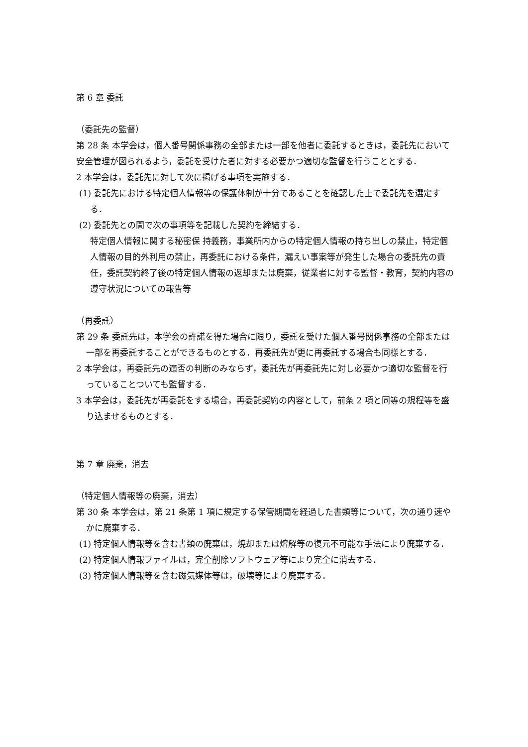第 6 章 委託
（委託先の監督）
第 28 条 本学会は，個人番号関係事務の全部または一部を他者に委託するときは，委託先において安全管理が図られるよう，委託を受けた者に対する必要かつ適切な監督を行うこととする．
2 本学会は，委託先に対して次に掲げる事項を実施する．
(1) 委託先における特定個人情報等の保護体制が十分であることを確認した上で委託先を選定する．
(2) 委託先との間で次の事項等を記載した契約を締結する．
特定個人情報に関する秘密保 持義務，事業所内からの特定個人情報の持ち出しの禁止，特定個人情報の目的外利用の禁止，再委託における条件，漏えい事案等が発生した場合の委託先の責任，委託契約終了後の特定個人情報の返却または廃棄，従業者に対する監督・教育，契約内容の遵守状況についての報告等
（再委託）
第 29 条 委託先は，本学会の許諾を得た場合に限り，委託を受けた個人番号関係事務の全部または一部を再委託することができるものとする．再委託先が更に再委託する場合も同様とする．
2 本学会は，再委託先の適否の判断のみならず，委託先が再委託先に対し必要かつ適切な監督を行っていることついても監督する．
3 本学会は，委託先が再委託をする場合，再委託契約の内容として，前条 2 項と同等の規程等を盛り込ませるものとする．
第 7 章 廃棄，消去
（特定個人情報等の廃棄，消去）
第 30 条 本学会は，第 21 条第 1 項に規定する保管期間を経過した書類等について，次の通り速やかに廃棄する．
(1) 特定個人情報等を含む書類の廃棄は，焼却または熔解等の復元不可能な手法により廃棄する．
(2) 特定個人情報ファイルは，完全削除ソフトウェア等により完全に消去する．
(3) 特定個人情報等を含む磁気媒体等は，破壊等により廃棄する．